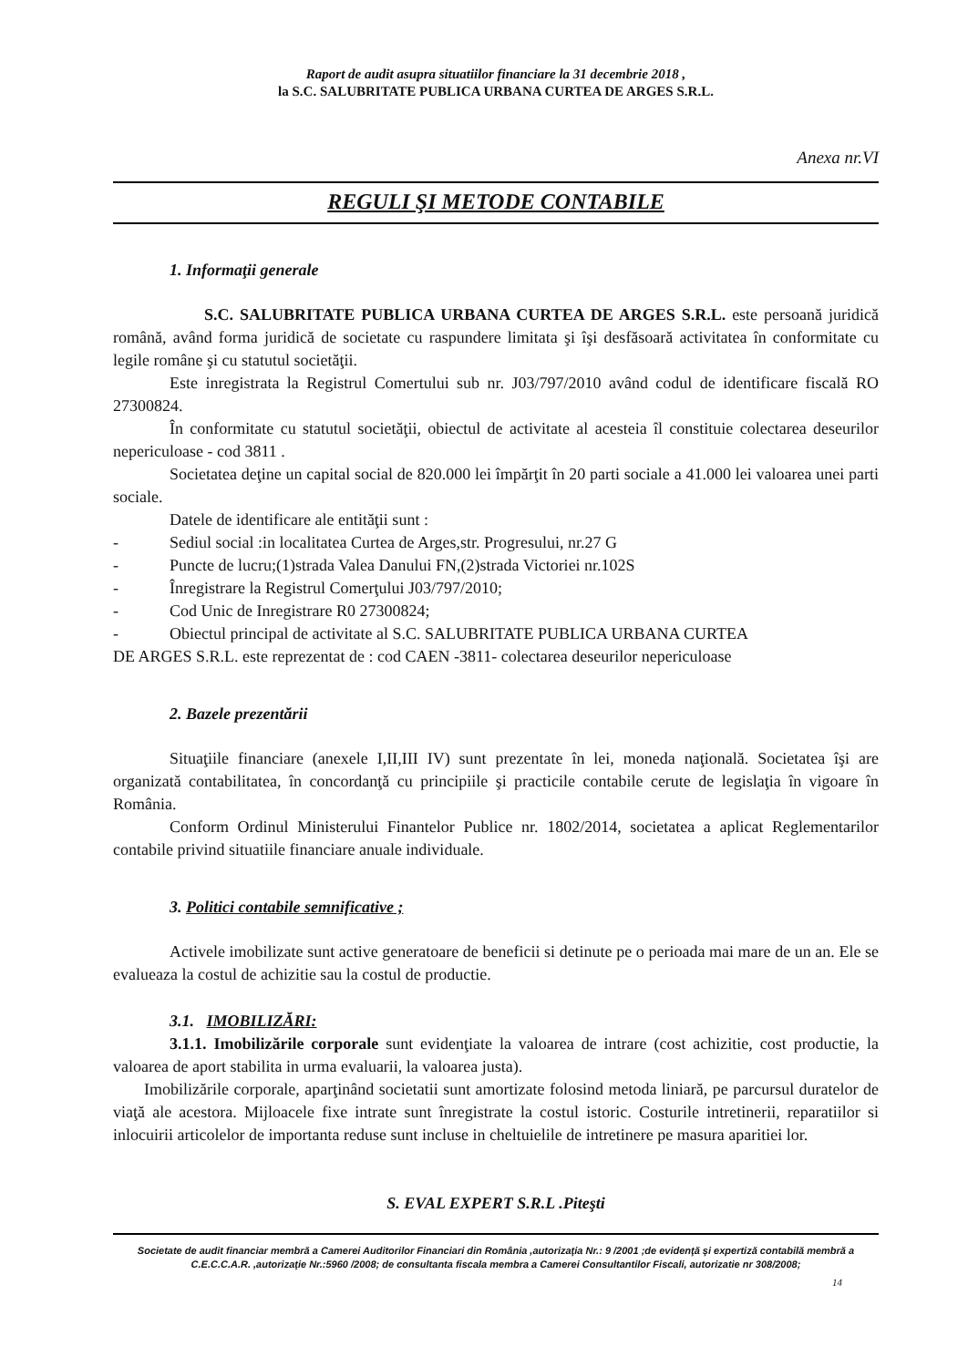Raport de audit asupra situatiilor financiare la 31 decembrie 2018 ,
la S.C. SALUBRITATE PUBLICA URBANA CURTEA DE ARGES S.R.L.
Anexa nr.VI
REGULI ŞI METODE CONTABILE
1. Informaţii generale
S.C. SALUBRITATE PUBLICA URBANA CURTEA DE ARGES S.R.L. este persoană juridică română, având forma juridică de societate cu raspundere limitata şi îşi desfăsoară activitatea în conformitate cu legile române şi cu statutul societăţii.
Este inregistrata la Registrul Comertului sub nr. J03/797/2010 având codul de identificare fiscală RO 27300824.
În conformitate cu statutul societăţii, obiectul de activitate al acesteia îl constituie colectarea deseurilor nepericuloase - cod 3811 .
Societatea deţine un capital social de 820.000 lei împărţit în 20 parti sociale a 41.000 lei valoarea unei parti sociale.
Datele de identificare ale entităţii sunt :
- Sediul social :in localitatea Curtea de Arges,str. Progresului, nr.27 G
- Puncte de lucru;(1)strada Valea Danului FN,(2)strada Victoriei nr.102S
- Înregistrare la Registrul Comerţului J03/797/2010;
- Cod Unic de Inregistrare R0 27300824;
- Obiectul principal de activitate al S.C. SALUBRITATE PUBLICA URBANA CURTEA
DE ARGES S.R.L. este reprezentat de : cod CAEN -3811- colectarea deseurilor nepericuloase
2. Bazele prezentării
Situaţiile financiare (anexele I,II,III IV) sunt prezentate în lei, moneda naţională. Societatea îşi are organizată contabilitatea, în concordanţă cu principiile şi practicile contabile cerute de legislaţia în vigoare în România.
Conform Ordinul Ministerului Finantelor Publice nr. 1802/2014, societatea a aplicat Reglementarilor contabile privind situatiile financiare anuale individuale.
3. Politici contabile semnificative ;
Activele imobilizate sunt active generatoare de beneficii si detinute pe o perioada mai mare de un an. Ele se evalueaza la costul de achizitie sau la costul de productie.
3.1. IMOBILIZĂRI:
3.1.1. Imobilizările corporale sunt evidenţiate la valoarea de intrare (cost achizitie, cost productie, la valoarea de aport stabilita in urma evaluarii, la valoarea justa).
Imobilizările corporale, aparţinând societatii sunt amortizate folosind metoda liniară, pe parcursul duratelor de viaţă ale acestora. Mijloacele fixe intrate sunt înregistrate la costul istoric. Costurile intretinerii, reparatiilor si inlocuirii articolelor de importanta reduse sunt incluse in cheltuielile de intretinere pe masura aparitiei lor.
S. EVAL EXPERT S.R.L .Piteşti
Societate de audit financiar membră a Camerei Auditorilor Financiari din România ,autorizaţia Nr.: 9 /2001 ;de evidenţă şi expertiză contabilă membră a C.E.C.C.A.R. ,autorizaţie Nr.:5960 /2008; de consultanta fiscala membra a Camerei Consultantilor Fiscali, autorizatie nr 308/2008;
14